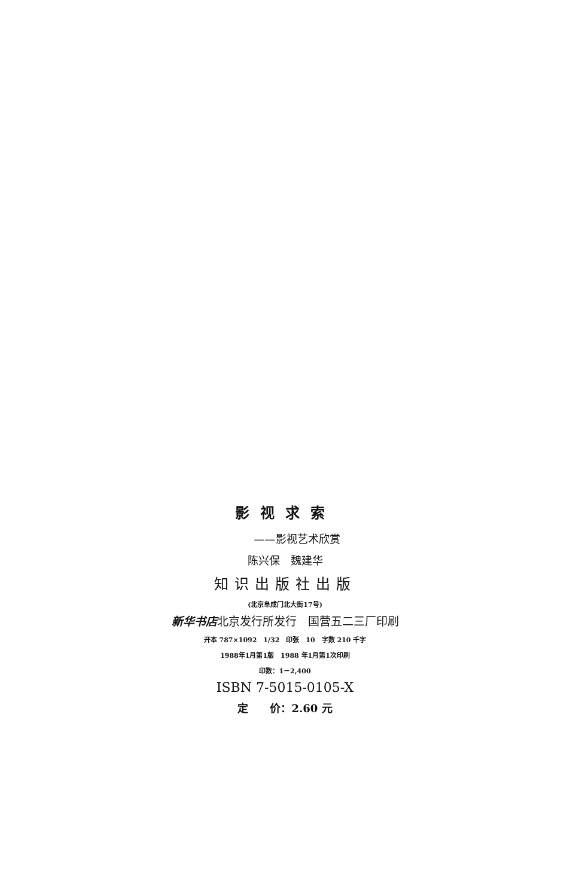影视求索
——影视艺术欣赏
陈兴保　魏建华
知识出版社出版
(北京阜成门北大街17号)
新华书店北京发行所发行　国营五二三厂印刷
开本 787×1092　1/32　印张　10　字数 210 千字
1988年1月第1版　1988 年1月第1次印刷
印数：1－2,400
ISBN 7-5015-0105-X
定　　价：2.60 元